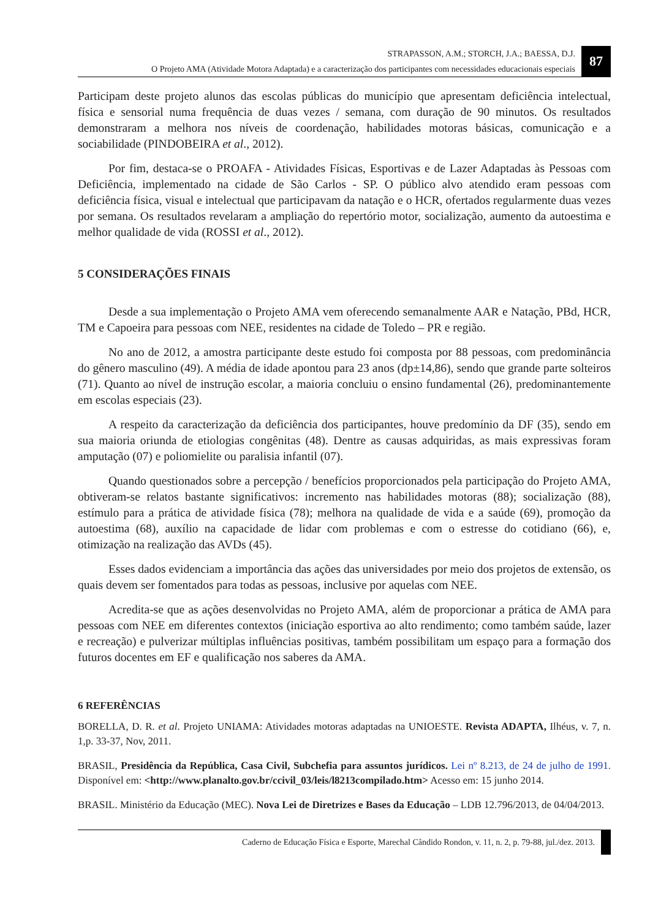STRAPASSON, A.M.; STORCH, J.A.; BAESSA, D.J.
O Projeto AMA (Atividade Motora Adaptada) e a caracterização dos participantes com necessidades educacionais especiais
87
Participam deste projeto alunos das escolas públicas do município que apresentam deficiência intelectual, física e sensorial numa frequência de duas vezes / semana, com duração de 90 minutos. Os resultados demonstraram a melhora nos níveis de coordenação, habilidades motoras básicas, comunicação e a sociabilidade (PINDOBEIRA et al., 2012).
Por fim, destaca-se o PROAFA - Atividades Físicas, Esportivas e de Lazer Adaptadas às Pessoas com Deficiência, implementado na cidade de São Carlos - SP. O público alvo atendido eram pessoas com deficiência física, visual e intelectual que participavam da natação e o HCR, ofertados regularmente duas vezes por semana. Os resultados revelaram a ampliação do repertório motor, socialização, aumento da autoestima e melhor qualidade de vida (ROSSI et al., 2012).
5 CONSIDERAÇÕES FINAIS
Desde a sua implementação o Projeto AMA vem oferecendo semanalmente AAR e Natação, PBd, HCR, TM e Capoeira para pessoas com NEE, residentes na cidade de Toledo – PR e região.
No ano de 2012, a amostra participante deste estudo foi composta por 88 pessoas, com predominância do gênero masculino (49). A média de idade apontou para 23 anos (dp±14,86), sendo que grande parte solteiros (71). Quanto ao nível de instrução escolar, a maioria concluiu o ensino fundamental (26), predominantemente em escolas especiais (23).
A respeito da caracterização da deficiência dos participantes, houve predomínio da DF (35), sendo em sua maioria oriunda de etiologias congênitas (48). Dentre as causas adquiridas, as mais expressivas foram amputação (07) e poliomielite ou paralisia infantil (07).
Quando questionados sobre a percepção / benefícios proporcionados pela participação do Projeto AMA, obtiveram-se relatos bastante significativos: incremento nas habilidades motoras (88); socialização (88), estímulo para a prática de atividade física (78); melhora na qualidade de vida e a saúde (69), promoção da autoestima (68), auxílio na capacidade de lidar com problemas e com o estresse do cotidiano (66), e, otimização na realização das AVDs (45).
Esses dados evidenciam a importância das ações das universidades por meio dos projetos de extensão, os quais devem ser fomentados para todas as pessoas, inclusive por aquelas com NEE.
Acredita-se que as ações desenvolvidas no Projeto AMA, além de proporcionar a prática de AMA para pessoas com NEE em diferentes contextos (iniciação esportiva ao alto rendimento; como também saúde, lazer e recreação) e pulverizar múltiplas influências positivas, também possibilitam um espaço para a formação dos futuros docentes em EF e qualificação nos saberes da AMA.
6 REFERÊNCIAS
BORELLA, D. R. et al. Projeto UNIAMA: Atividades motoras adaptadas na UNIOESTE. Revista ADAPTA, Ilhéus, v. 7, n. 1,p. 33-37, Nov, 2011.
BRASIL, Presidência da República, Casa Civil, Subchefia para assuntos jurídicos. Lei nº 8.213, de 24 de julho de 1991. Disponível em: <http://www.planalto.gov.br/ccivil_03/leis/l8213compilado.htm> Acesso em: 15 junho 2014.
BRASIL. Ministério da Educação (MEC). Nova Lei de Diretrizes e Bases da Educação – LDB 12.796/2013, de 04/04/2013.
Caderno de Educação Física e Esporte, Marechal Cândido Rondon, v. 11, n. 2, p. 79-88, jul./dez. 2013.